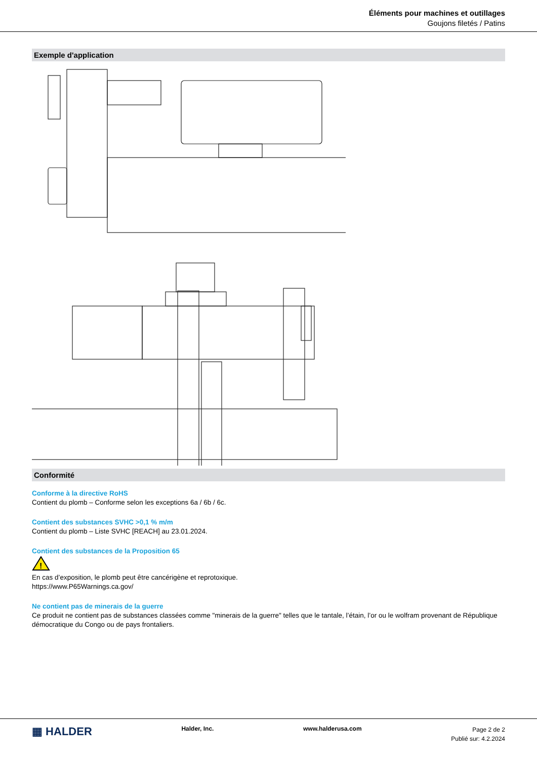Éléments pour machines et outillages
Goujons filetés / Patins
Exemple d'application
Conformité
Conforme à la directive RoHS
Contient du plomb – Conforme selon les exceptions 6a / 6b / 6c.
Contient des substances SVHC >0,1 % m/m
Contient du plomb – Liste SVHC [REACH] au 23.01.2024.
Contient des substances de la Proposition 65
!
En cas d’exposition, le plomb peut être cancérigène et reprotoxique.
https://www.P65Warnings.ca.gov/
Ne contient pas de minerais de la guerre
Ce produit ne contient pas de substances classées comme "minerais de la guerre" telles que le tantale, l’étain, l’or ou le wolfram provenant de République démocratique du Congo ou de pays frontaliers.
▦ HALDER
Halder, Inc. www.halderusa.com
Page 2 de 2
Publié sur: 4.2.2024